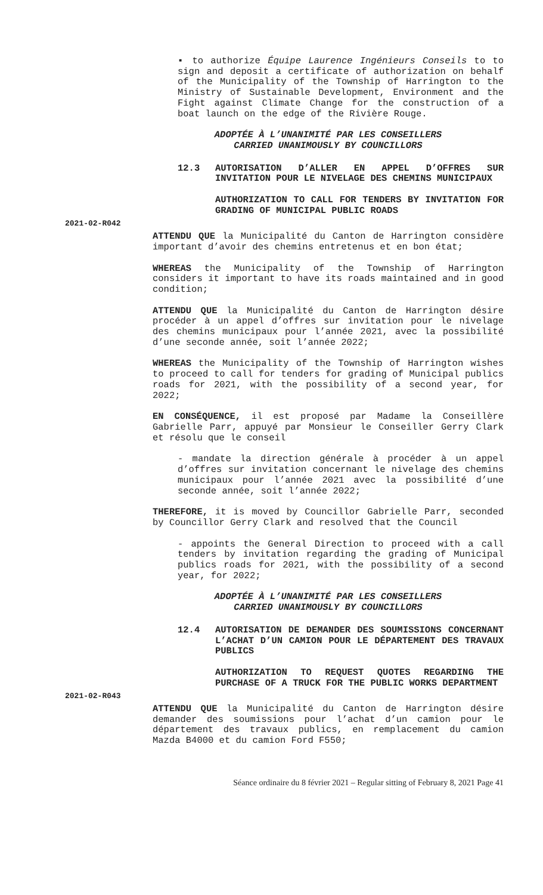▪ to authorize Équipe Laurence Ingénieurs Conseils to to sign and deposit a certificate of authorization on behalf of the Municipality of the Township of Harrington to the Ministry of Sustainable Development, Environment and the Fight against Climate Change for the construction of a boat launch on the edge of the Rivière Rouge.
ADOPTÉE À L’UNANIMITÉ PAR LES CONSEILLERS
CARRIED UNANIMOUSLY BY COUNCILLORS
12.3 AUTORISATION D’ALLER EN APPEL D’OFFRES SUR INVITATION POUR LE NIVELAGE DES CHEMINS MUNICIPAUX
AUTHORIZATION TO CALL FOR TENDERS BY INVITATION FOR GRADING OF MUNICIPAL PUBLIC ROADS
2021-02-R042
ATTENDU QUE la Municipalité du Canton de Harrington considère important d’avoir des chemins entretenus et en bon état;
WHEREAS the Municipality of the Township of Harrington considers it important to have its roads maintained and in good condition;
ATTENDU QUE la Municipalité du Canton de Harrington désire procéder à un appel d’offres sur invitation pour le nivelage des chemins municipaux pour l’année 2021, avec la possibilité d’une seconde année, soit l’année 2022;
WHEREAS the Municipality of the Township of Harrington wishes to proceed to call for tenders for grading of Municipal publics roads for 2021, with the possibility of a second year, for 2022;
EN CONSÉQUENCE, il est proposé par Madame la Conseillère Gabrielle Parr, appuyé par Monsieur le Conseiller Gerry Clark et résolu que le conseil
- mandate la direction générale à procéder à un appel d’offres sur invitation concernant le nivelage des chemins municipaux pour l’année 2021 avec la possibilité d’une seconde année, soit l’année 2022;
THEREFORE, it is moved by Councillor Gabrielle Parr, seconded by Councillor Gerry Clark and resolved that the Council
- appoints the General Direction to proceed with a call tenders by invitation regarding the grading of Municipal publics roads for 2021, with the possibility of a second year, for 2022;
ADOPTÉE À L’UNANIMITÉ PAR LES CONSEILLERS
CARRIED UNANIMOUSLY BY COUNCILLORS
12.4 AUTORISATION DE DEMANDER DES SOUMISSIONS CONCERNANT L’ACHAT D’UN CAMION POUR LE DÉPARTEMENT DES TRAVAUX PUBLICS
AUTHORIZATION TO REQUEST QUOTES REGARDING THE PURCHASE OF A TRUCK FOR THE PUBLIC WORKS DEPARTMENT
2021-02-R043
ATTENDU QUE la Municipalité du Canton de Harrington désire demander des soumissions pour l’achat d’un camion pour le département des travaux publics, en remplacement du camion Mazda B4000 et du camion Ford F550;
Séance ordinaire du 8 février 2021 – Regular sitting of February 8, 2021 Page 41